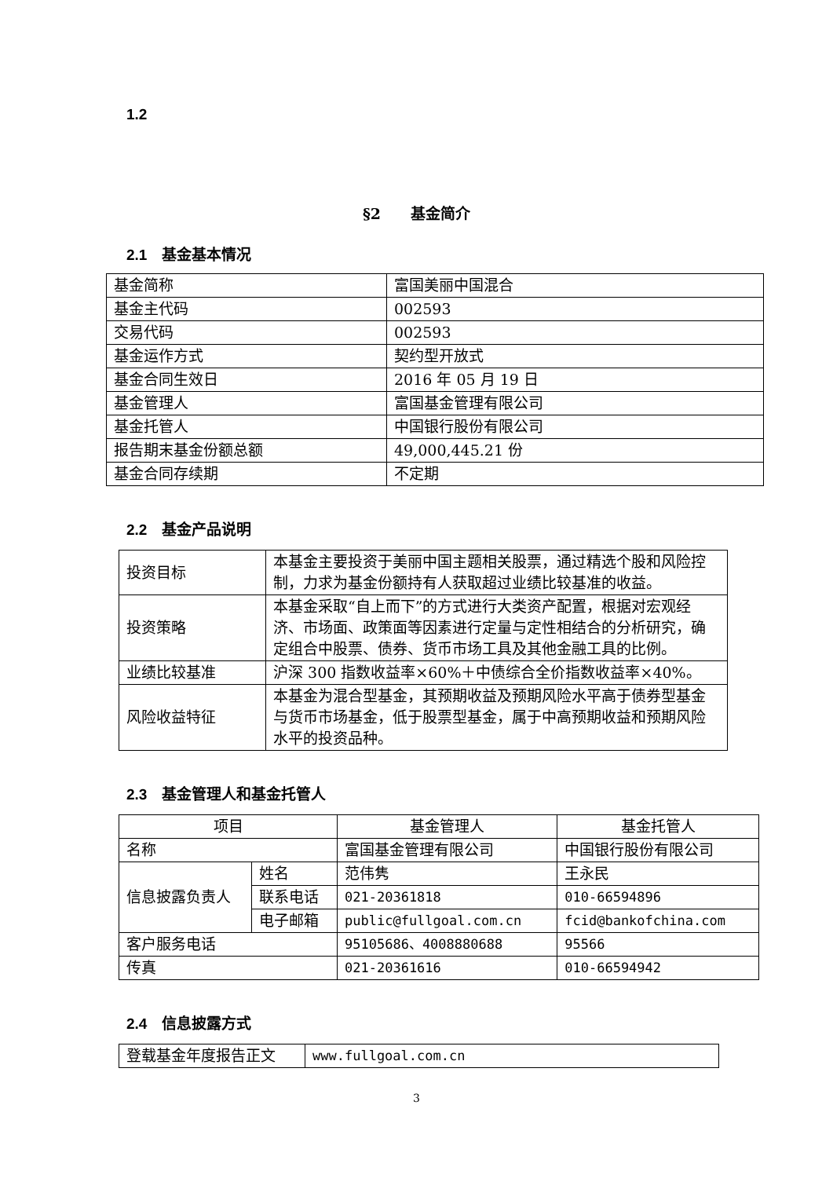1.2
§2　　基金简介
2.1　基金基本情况
| 基金简称 | 富国美丽中国混合 |
| 基金主代码 | 002593 |
| 交易代码 | 002593 |
| 基金运作方式 | 契约型开放式 |
| 基金合同生效日 | 2016 年 05 月 19 日 |
| 基金管理人 | 富国基金管理有限公司 |
| 基金托管人 | 中国银行股份有限公司 |
| 报告期末基金份额总额 | 49,000,445.21 份 |
| 基金合同存续期 | 不定期 |
2.2　基金产品说明
| 投资目标 | 本基金主要投资于美丽中国主题相关股票，通过精选个股和风险控制，力求为基金份额持有人获取超过业绩比较基准的收益。 |
| 投资策略 | 本基金采取“自上而下”的方式进行大类资产配置，根据对宏观经济、市场面、政策面等因素进行定量与定性相结合的分析研究，确定组合中股票、债券、货币市场工具及其他金融工具的比例。 |
| 业绩比较基准 | 沪深 300 指数收益率×60%＋中债综合全价指数收益率×40%。 |
| 风险收益特征 | 本基金为混合型基金，其预期收益及预期风险水平高于债券型基金与货币市场基金，低于股票型基金，属于中高预期收益和预期风险水平的投资品种。 |
2.3　基金管理人和基金托管人
| 项目 | | 基金管理人 | 基金托管人 |
| 名称 | | 富国基金管理有限公司 | 中国银行股份有限公司 |
| 信息披露负责人 | 姓名 | 范伟隽 | 王永民 |
| | 联系电话 | 021-20361818 | 010-66594896 |
| | 电子邮箱 | public@fullgoal.com.cn | fcid@bankofchina.com |
| 客户服务电话 | | 95105686、4008880688 | 95566 |
| 传真 | | 021-20361616 | 010-66594942 |
2.4　信息披露方式
| 登载基金年度报告正文 | www.fullgoal.com.cn |
3